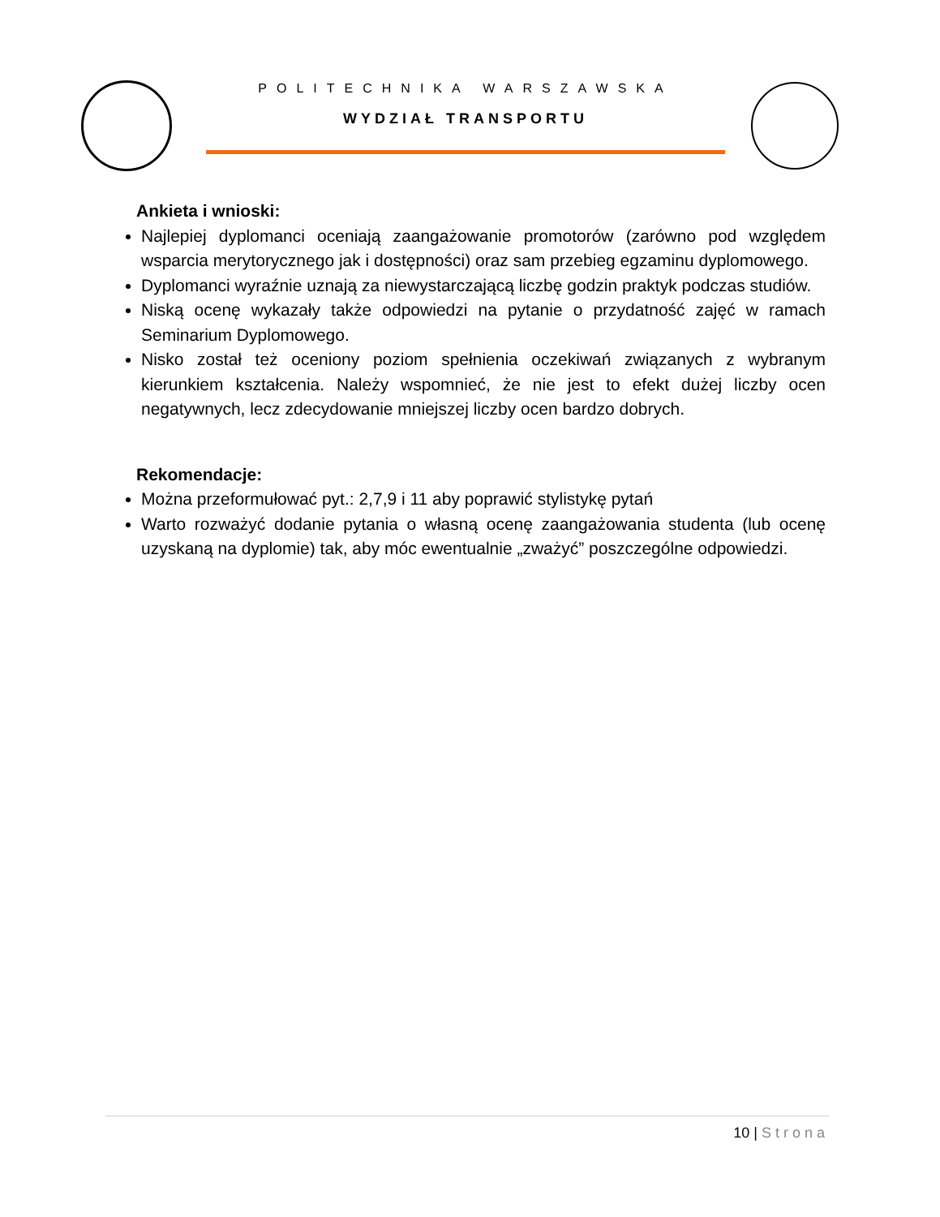POLITECHNIKA WARSZAWSKA
WYDZIAŁ TRANSPORTU
Ankieta i wnioski:
Najlepiej dyplomanci oceniają zaangażowanie promotorów (zarówno pod względem wsparcia merytorycznego jak i dostępności) oraz sam przebieg egzaminu dyplomowego.
Dyplomanci wyraźnie uznają za niewystarczającą liczbę godzin praktyk podczas studiów.
Niską ocenę wykazały także odpowiedzi na pytanie o przydatność zajęć w ramach Seminarium Dyplomowego.
Nisko został też oceniony poziom spełnienia oczekiwań związanych z wybranym kierunkiem kształcenia. Należy wspomnieć, że nie jest to efekt dużej liczby ocen negatywnych, lecz zdecydowanie mniejszej liczby ocen bardzo dobrych.
Rekomendacje:
Można przeformułować pyt.: 2,7,9 i 11 aby poprawić stylistykę pytań
Warto rozważyć dodanie pytania o własną ocenę zaangażowania studenta (lub ocenę uzyskaną na dyplomie) tak, aby móc ewentualnie „zważyć” poszczególne odpowiedzi.
10 | Strona